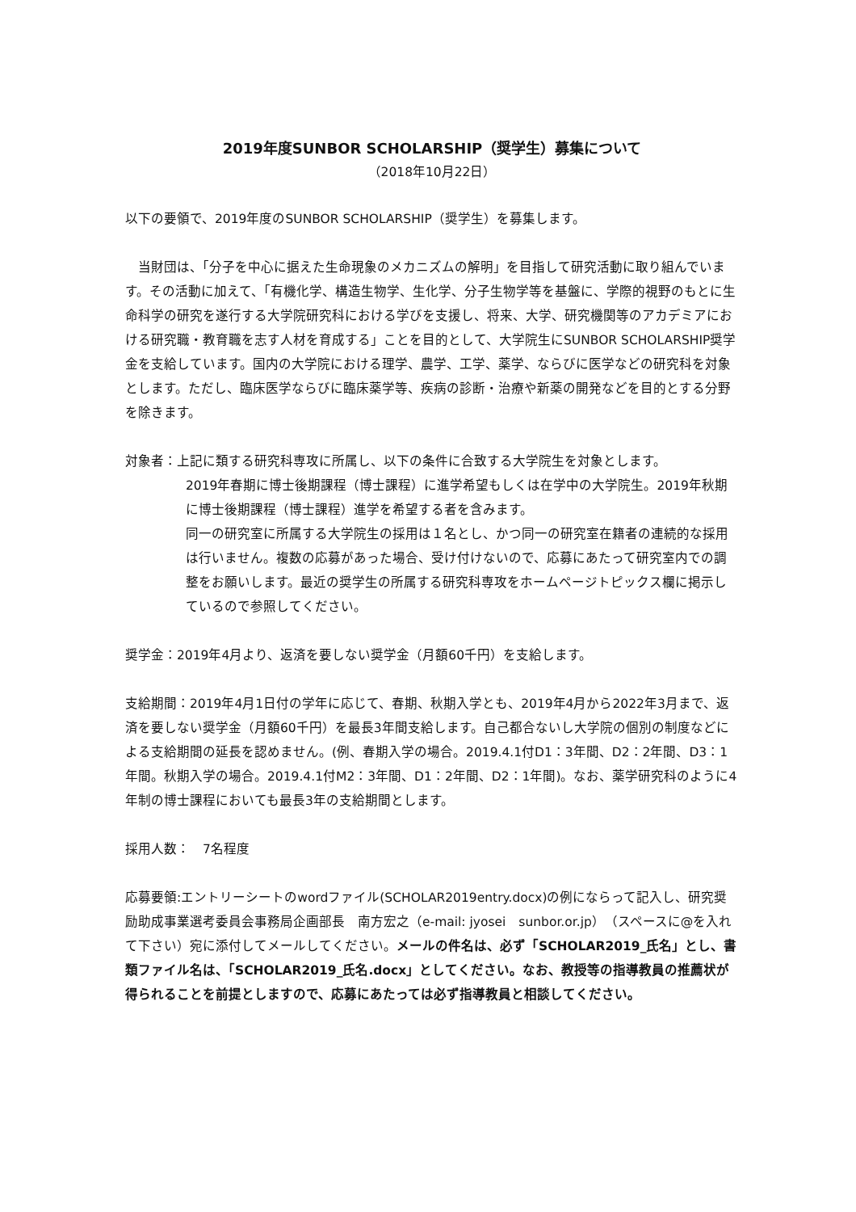2019年度SUNBOR SCHOLARSHIP（奨学生）募集について
（2018年10月22日）
以下の要領で、2019年度のSUNBOR SCHOLARSHIP（奨学生）を募集します。
　当財団は、「分子を中心に据えた生命現象のメカニズムの解明」を目指して研究活動に取り組んでいます。その活動に加えて、「有機化学、構造生物学、生化学、分子生物学等を基盤に、学際的視野のもとに生命科学の研究を遂行する大学院研究科における学びを支援し、将来、大学、研究機関等のアカデミアにおける研究職・教育職を志す人材を育成する」ことを目的として、大学院生にSUNBOR SCHOLARSHIP奨学金を支給しています。国内の大学院における理学、農学、工学、薬学、ならびに医学などの研究科を対象とします。ただし、臨床医学ならびに臨床薬学等、疾病の診断・治療や新薬の開発などを目的とする分野を除きます。
対象者：上記に類する研究科専攻に所属し、以下の条件に合致する大学院生を対象とします。
2019年春期に博士後期課程（博士課程）に進学希望もしくは在学中の大学院生。2019年秋期に博士後期課程（博士課程）進学を希望する者を含みます。
同一の研究室に所属する大学院生の採用は１名とし、かつ同一の研究室在籍者の連続的な採用は行いません。複数の応募があった場合、受け付けないので、応募にあたって研究室内での調整をお願いします。最近の奨学生の所属する研究科専攻をホームページトピックス欄に掲示しているので参照してください。
奨学金：2019年4月より、返済を要しない奨学金（月額60千円）を支給します。
支給期間：2019年4月1日付の学年に応じて、春期、秋期入学とも、2019年4月から2022年3月まで、返済を要しない奨学金（月額60千円）を最長3年間支給します。自己都合ないし大学院の個別の制度などによる支給期間の延長を認めません。(例、春期入学の場合。2019.4.1付D1：3年間、D2：2年間、D3：1年間。秋期入学の場合。2019.4.1付M2：3年間、D1：2年間、D2：1年間)。なお、薬学研究科のように4年制の博士課程においても最長3年の支給期間とします。
採用人数：　7名程度
応募要領:エントリーシートのwordファイル(SCHOLAR2019entry.docx)の例にならって記入し、研究奨励助成事業選考委員会事務局企画部長　南方宏之（e-mail: jyosei　sunbor.or.jp）（スペースに@を入れて下さい）宛に添付してメールしてください。メールの件名は、必ず「SCHOLAR2019_氏名」とし、書類ファイル名は、「SCHOLAR2019_氏名.docx」としてください。なお、教授等の指導教員の推薦状が得られることを前提としますので、応募にあたっては必ず指導教員と相談してください。